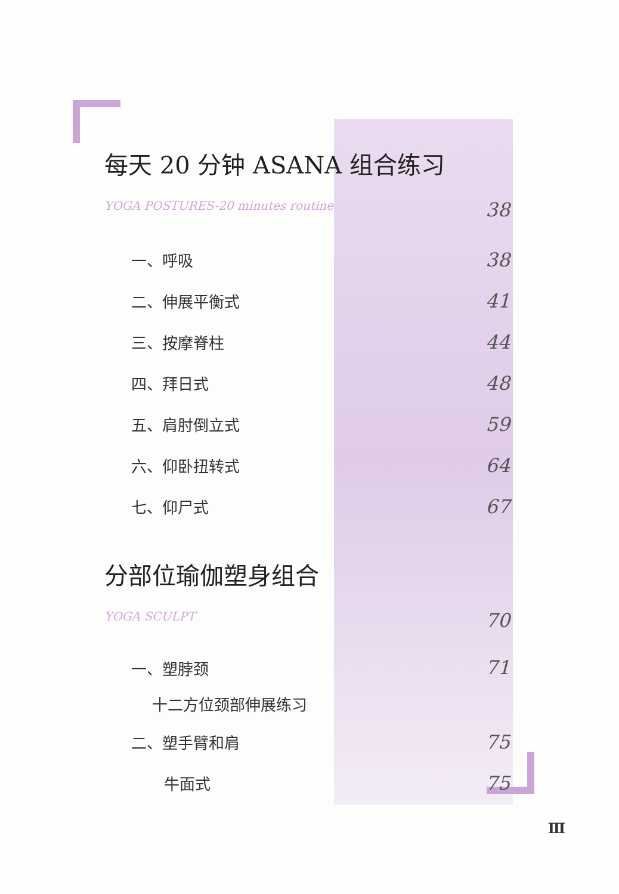每天 20 分钟 ASANA 组合练习
YOGA POSTURES-20 minutes routine 38
一、呼吸 38
二、伸展平衡式 41
三、按摩脊柱 44
四、拜日式 48
五、肩肘倒立式 59
六、仰卧扭转式 64
七、仰尸式 67
分部位瑜伽塑身组合
YOGA SCULPT 70
一、塑脖颈 71
十二方位颈部伸展练习
二、塑手臂和肩 75
牛面式 75
Ⅲ